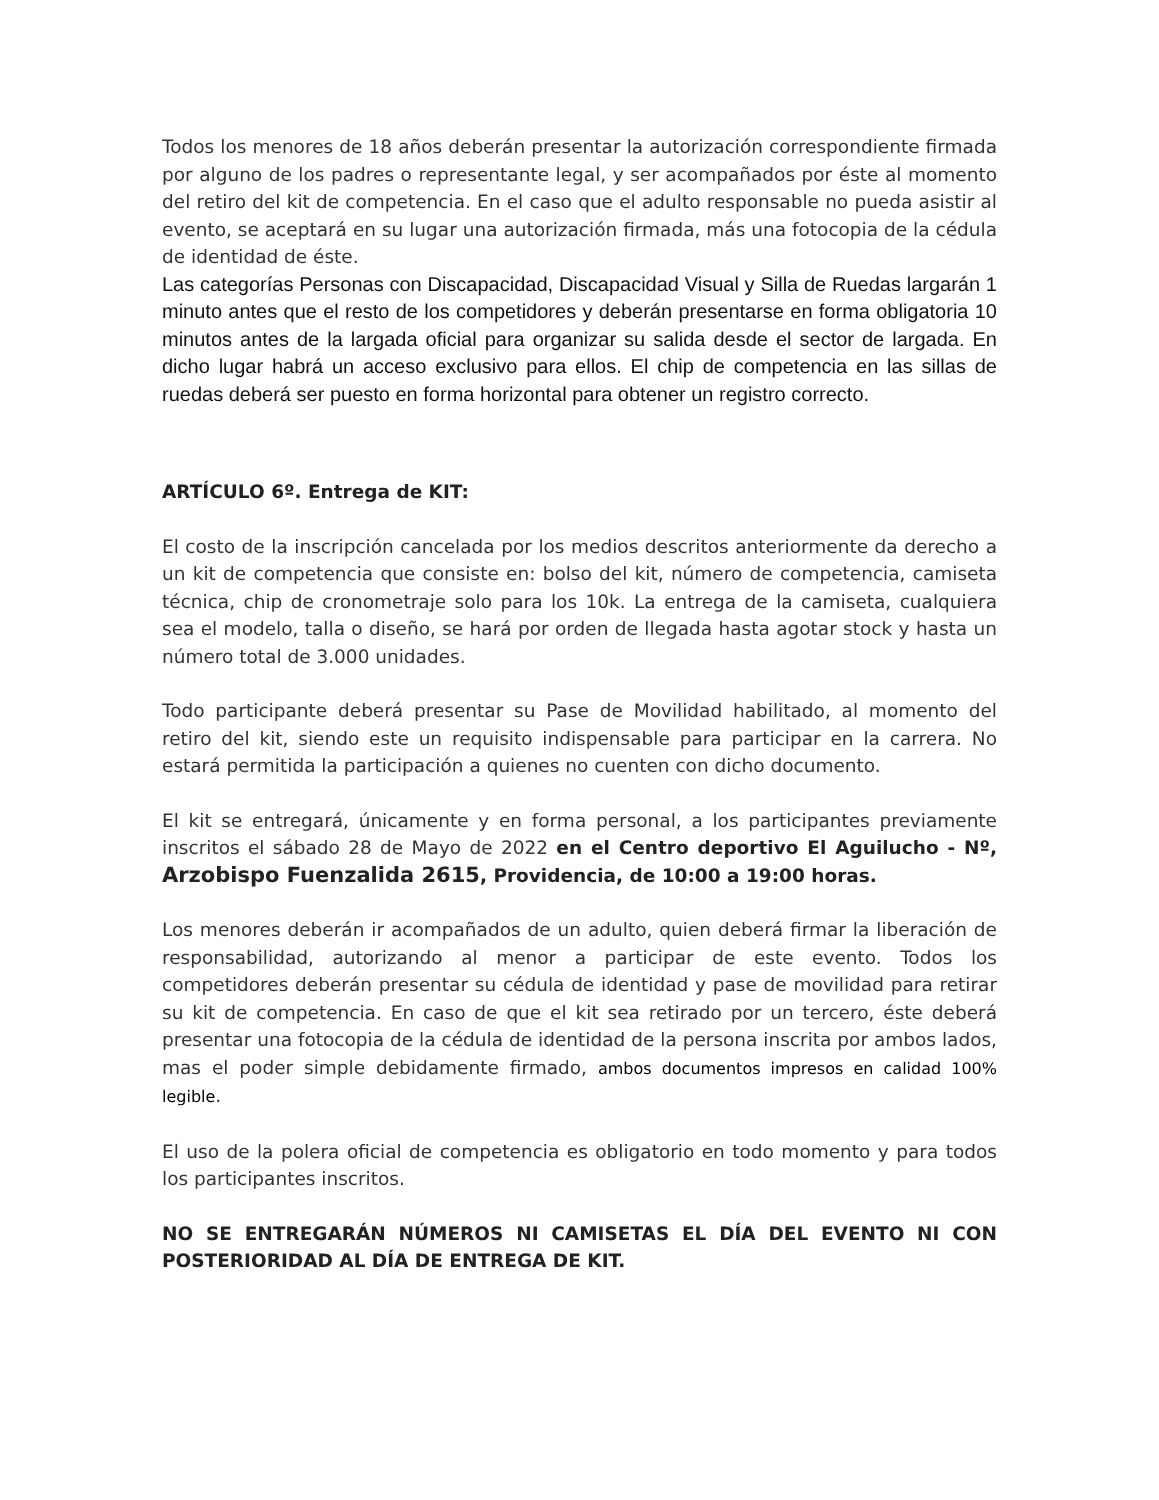Todos los menores de 18 años deberán presentar la autorización correspondiente firmada por alguno de los padres o representante legal, y ser acompañados por éste al momento del retiro del kit de competencia. En el caso que el adulto responsable no pueda asistir al evento, se aceptará en su lugar una autorización firmada, más una fotocopia de la cédula de identidad de éste.
Las categorías Personas con Discapacidad, Discapacidad Visual y Silla de Ruedas largarán 1 minuto antes que el resto de los competidores y deberán presentarse en forma obligatoria 10 minutos antes de la largada oficial para organizar su salida desde el sector de largada. En dicho lugar habrá un acceso exclusivo para ellos. El chip de competencia en las sillas de ruedas deberá ser puesto en forma horizontal para obtener un registro correcto.
ARTÍCULO 6º. Entrega de KIT:
El costo de la inscripción cancelada por los medios descritos anteriormente da derecho a un kit de competencia que consiste en: bolso del kit, número de competencia, camiseta técnica, chip de cronometraje solo para los 10k. La entrega de la camiseta, cualquiera sea el modelo, talla o diseño, se hará por orden de llegada hasta agotar stock y hasta un número total de 3.000 unidades.
Todo participante deberá presentar su Pase de Movilidad habilitado, al momento del retiro del kit, siendo este un requisito indispensable para participar en la carrera. No estará permitida la participación a quienes no cuenten con dicho documento.
El kit se entregará, únicamente y en forma personal, a los participantes previamente inscritos el sábado 28 de Mayo de 2022 en el Centro deportivo El Aguilucho - Nº, Arzobispo Fuenzalida 2615, Providencia, de 10:00 a 19:00 horas.
Los menores deberán ir acompañados de un adulto, quien deberá firmar la liberación de responsabilidad, autorizando al menor a participar de este evento. Todos los competidores deberán presentar su cédula de identidad y pase de movilidad para retirar su kit de competencia. En caso de que el kit sea retirado por un tercero, éste deberá presentar una fotocopia de la cédula de identidad de la persona inscrita por ambos lados, mas el poder simple debidamente firmado, ambos documentos impresos en calidad 100% legible.
El uso de la polera oficial de competencia es obligatorio en todo momento y para todos los participantes inscritos.
NO SE ENTREGARÁN NÚMEROS NI CAMISETAS EL DÍA DEL EVENTO NI CON POSTERIORIDAD AL DÍA DE ENTREGA DE KIT.